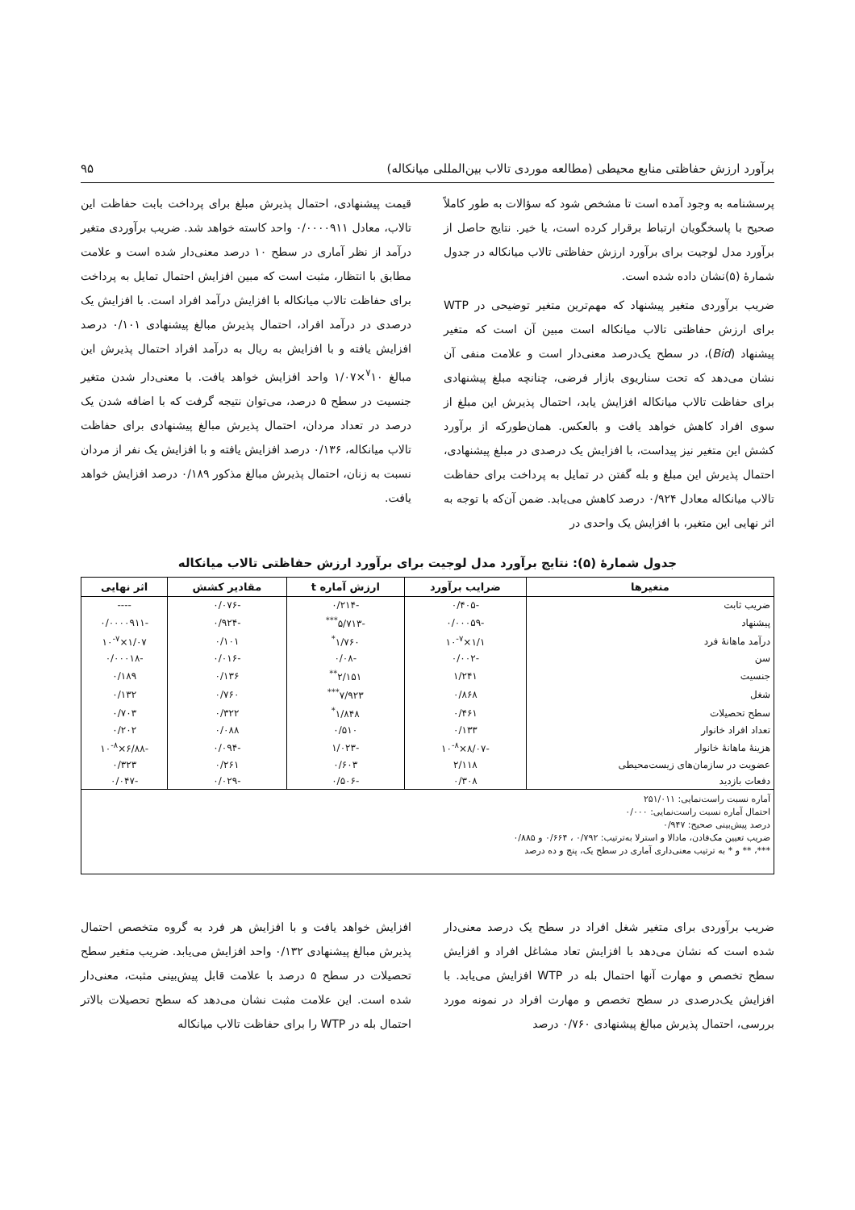برآورد ارزش حفاظتی منابع محیطی (مطالعه موردی تالاب بین‌المللی میانکاله) ۹۵
پرسشنامه به وجود آمده است تا مشخص شود که سؤالات به طور کاملاً صحیح با پاسخگویان ارتباط برقرار کرده است، یا خیر. نتایج حاصل از برآورد مدل لوجیت برای برآورد ارزش حفاظتی تالاب میانکاله در جدول شمارهٔ (۵)نشان داده شده است.
ضریب برآوردی متغیر پیشنهاد که مهم‌ترین متغیر توضیحی در WTP برای ارزش حفاظتی تالاب میانکاله است مبین آن است که متغیر پیشنهاد (Bid)، در سطح یک‌درصد معنی‌دار است و علامت منفی آن نشان می‌دهد که تحت سناریوی بازار فرضی، چنانچه مبلغ پیشنهادی برای حفاظت تالاب میانکاله افزایش یابد، احتمال پذیرش این مبلغ از سوی افراد کاهش خواهد یافت و بالعکس. همان‌طورکه از برآورد کشش این متغیر نیز پیداست، با افزایش یک درصدی در مبلغ پیشنهادی، احتمال پذیرش این مبلغ و بله گفتن در تمایل به پرداخت برای حفاظت تالاب میانکاله معادل ۰/۹۲۴ درصد کاهش می‌یابد. ضمن آن‌که با توجه به اثر نهایی این متغیر، با افزایش یک واحدی در
قیمت پیشنهادی، احتمال پذیرش مبلغ برای پرداخت بابت حفاظت این تالاب، معادل ۰/۰۰۰۰۹۱۱ واحد کاسته خواهد شد. ضریب برآوردی متغیر درآمد از نظر آماری در سطح ۱۰ درصد معنی‌دار شده است و علامت مطابق با انتظار، مثبت است که مبین افزایش احتمال تمایل به پرداخت برای حفاظت تالاب میانکاله با افزایش درآمد افراد است. با افزایش یک درصدی در درآمد افراد، احتمال پذیرش مبالغ پیشنهادی ۰/۱۰۱ درصد افزایش یافته و با افزایش به ریال به درآمد افراد احتمال پذیرش این مبالغ <sup>۷</sup>۱۰×۱/۰۷ واحد افزایش خواهد یافت. با معنی‌دار شدن متغیر جنسیت در سطح ۵ درصد، می‌توان نتیجه گرفت که با اضافه شدن یک درصد در تعداد مردان، احتمال پذیرش مبالغ پیشنهادی برای حفاظت تالاب میانکاله، ۰/۱۳۶ درصد افزایش یافته و با افزایش یک نفر از مردان نسبت به زنان، احتمال پذیرش مبالغ مذکور ۰/۱۸۹ درصد افزایش خواهد یافت.
جدول شمارهٔ (۵): نتایج برآورد مدل لوجیت برای برآورد ارزش حفاظتی تالاب میانکاله
| متغیرها | ضرایب برآورد | ارزش آماره t | مقادیر کشش | اثر نهایی |
| --- | --- | --- | --- | --- |
| ضریب ثابت | -۰/۴۰۵ | -۰/۲۱۴ | -۰/۰۷۶ | ---- |
| پیشنهاد | -۰/۰۰۰۵۹ | -۵/۷۱۳<sup>***</sup> | -۰/۹۲۴ | -۰/۰۰۰۰۹۱۱ |
| درآمد ماهانهٔ فرد | ۱/۱×۱۰<sup>-۷</sup> | ۱/۷۶۰<sup>*</sup> | ۰/۱۰۱ | ۱/۰۷×۱۰<sup>-۷</sup> |
| سن | -۰/۰۰۲ | -۰/۰۸ | -۰/۰۱۶ | -۰/۰۰۰۱۸ |
| جنسیت | ۱/۲۴۱ | ۲/۱۵۱<sup>**</sup> | ۰/۱۳۶ | ۰/۱۸۹ |
| شغل | ۰/۸۶۸ | ۷/۹۲۳<sup>***</sup> | ۰/۷۶۰ | ۰/۱۳۲ |
| سطح تحصیلات | ۰/۴۶۱ | ۱/۸۴۸<sup>*</sup> | ۰/۳۲۲ | ۰/۷۰۳ |
| تعداد افراد خانوار | ۰/۱۳۳ | ۰/۵۱۰ | ۰/۰۸۸ | ۰/۲۰۲ |
| هزینهٔ ماهانهٔ خانوار | -۸/۰۷×۱۰<sup>-۸</sup> | -۱/۰۲۳ | -۰/۰۹۴ | -۶/۸۸×۱۰<sup>-۸</sup> |
| عضویت در سازمان‌های زیست‌محیطی | ۲/۱۱۸ | ۰/۶۰۳ | ۰/۲۶۱ | ۰/۳۲۳ |
| دفعات بازدید | ۰/۳۰۸ | -۰/۵۰۶ | -۰/۰۲۹ | -۰/۰۴۷ |
| آماره نسبت راست‌نمایی: ۲۵۱/۰۱۱ احتمال آماره نسبت راست‌نمایی: ۰/۰۰۰ درصد پیش‌بینی صحیح: ۰/۹۴۷ ضریب تعیین مک‌فادن، مادالا و استرلا به‌ترتیب: ۰/۷۹۲ ، ۰/۶۶۴ و ۰/۸۸۵ ***، ** و * به ترتیب معنی‌داری آماری در سطح یک، پنج و ده درصد | | | | |
ضریب برآوردی برای متغیر شغل افراد در سطح یک درصد معنی‌دار شده است که نشان می‌دهد با افزایش تعاد مشاغل افراد و افزایش سطح تخصص و مهارت آنها احتمال بله در WTP افزایش می‌یابد. با افزایش یک‌درصدی در سطح تخصص و مهارت افراد در نمونه مورد بررسی، احتمال پذیرش مبالغ پیشنهادی ۰/۷۶۰ درصد
افزایش خواهد یافت و با افزایش هر فرد به گروه متخصص احتمال پذیرش مبالغ پیشنهادی ۰/۱۳۲ واحد افزایش می‌یابد. ضریب متغیر سطح تحصیلات در سطح ۵ درصد با علامت قابل پیش‌بینی مثبت، معنی‌دار شده است. این علامت مثبت نشان می‌دهد که سطح تحصیلات بالاتر احتمال بله در WTP را برای حفاظت تالاب میانکاله